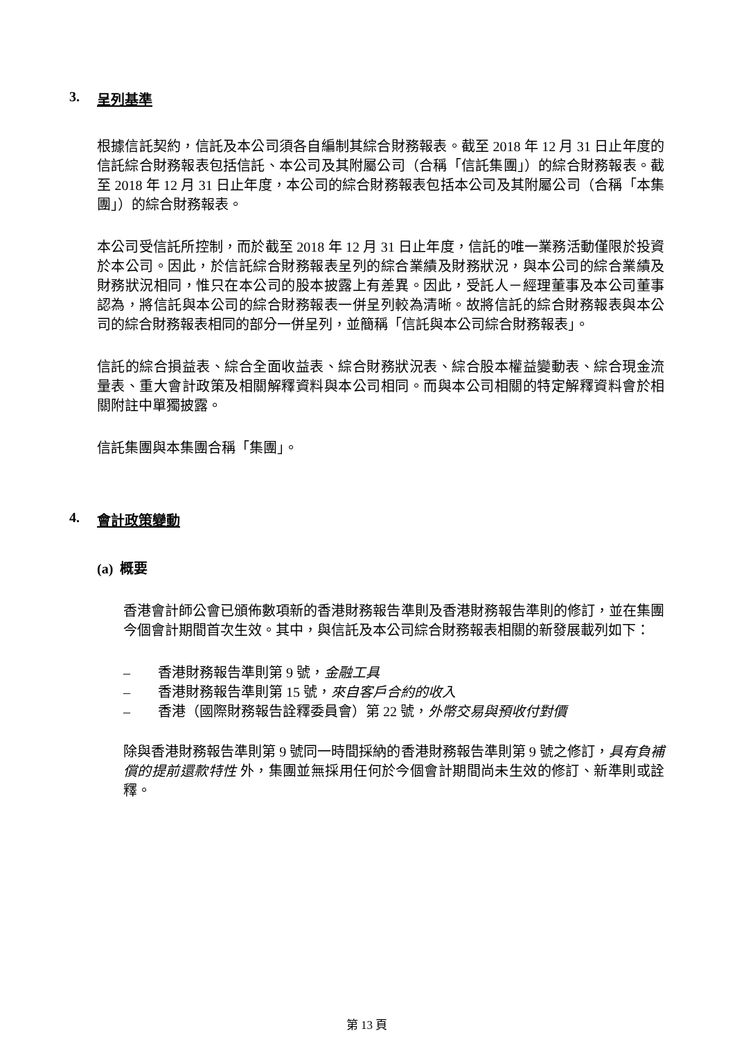3. 呈列基準
根據信託契約，信託及本公司須各自編制其綜合財務報表。截至 2018 年 12 月 31 日止年度的信託綜合財務報表包括信託、本公司及其附屬公司（合稱「信託集團」）的綜合財務報表。截至 2018 年 12 月 31 日止年度，本公司的綜合財務報表包括本公司及其附屬公司（合稱「本集團」）的綜合財務報表。
本公司受信託所控制，而於截至 2018 年 12 月 31 日止年度，信託的唯一業務活動僅限於投資於本公司。因此，於信託綜合財務報表呈列的綜合業績及財務狀況，與本公司的綜合業績及財務狀況相同，惟只在本公司的股本披露上有差異。因此，受託人－經理董事及本公司董事認為，將信託與本公司的綜合財務報表一併呈列較為清晰。故將信託的綜合財務報表與本公司的綜合財務報表相同的部分一併呈列，並簡稱「信託與本公司綜合財務報表」。
信託的綜合損益表、綜合全面收益表、綜合財務狀況表、綜合股本權益變動表、綜合現金流量表、重大會計政策及相關解釋資料與本公司相同。而與本公司相關的特定解釋資料會於相關附註中單獨披露。
信託集團與本集團合稱「集團」。
4. 會計政策變動
(a) 概要
香港會計師公會已頒佈數項新的香港財務報告準則及香港財務報告準則的修訂，並在集團今個會計期間首次生效。其中，與信託及本公司綜合財務報表相關的新發展載列如下：
– 香港財務報告準則第 9 號，金融工具
– 香港財務報告準則第 15 號，來自客戶合約的收入
– 香港（國際財務報告詮釋委員會）第 22 號，外幣交易與預收付對價
除與香港財務報告準則第 9 號同一時間採納的香港財務報告準則第 9 號之修訂，具有負補償的提前還款特性 外，集團並無採用任何於今個會計期間尚未生效的修訂、新準則或詮釋。
第 13 頁